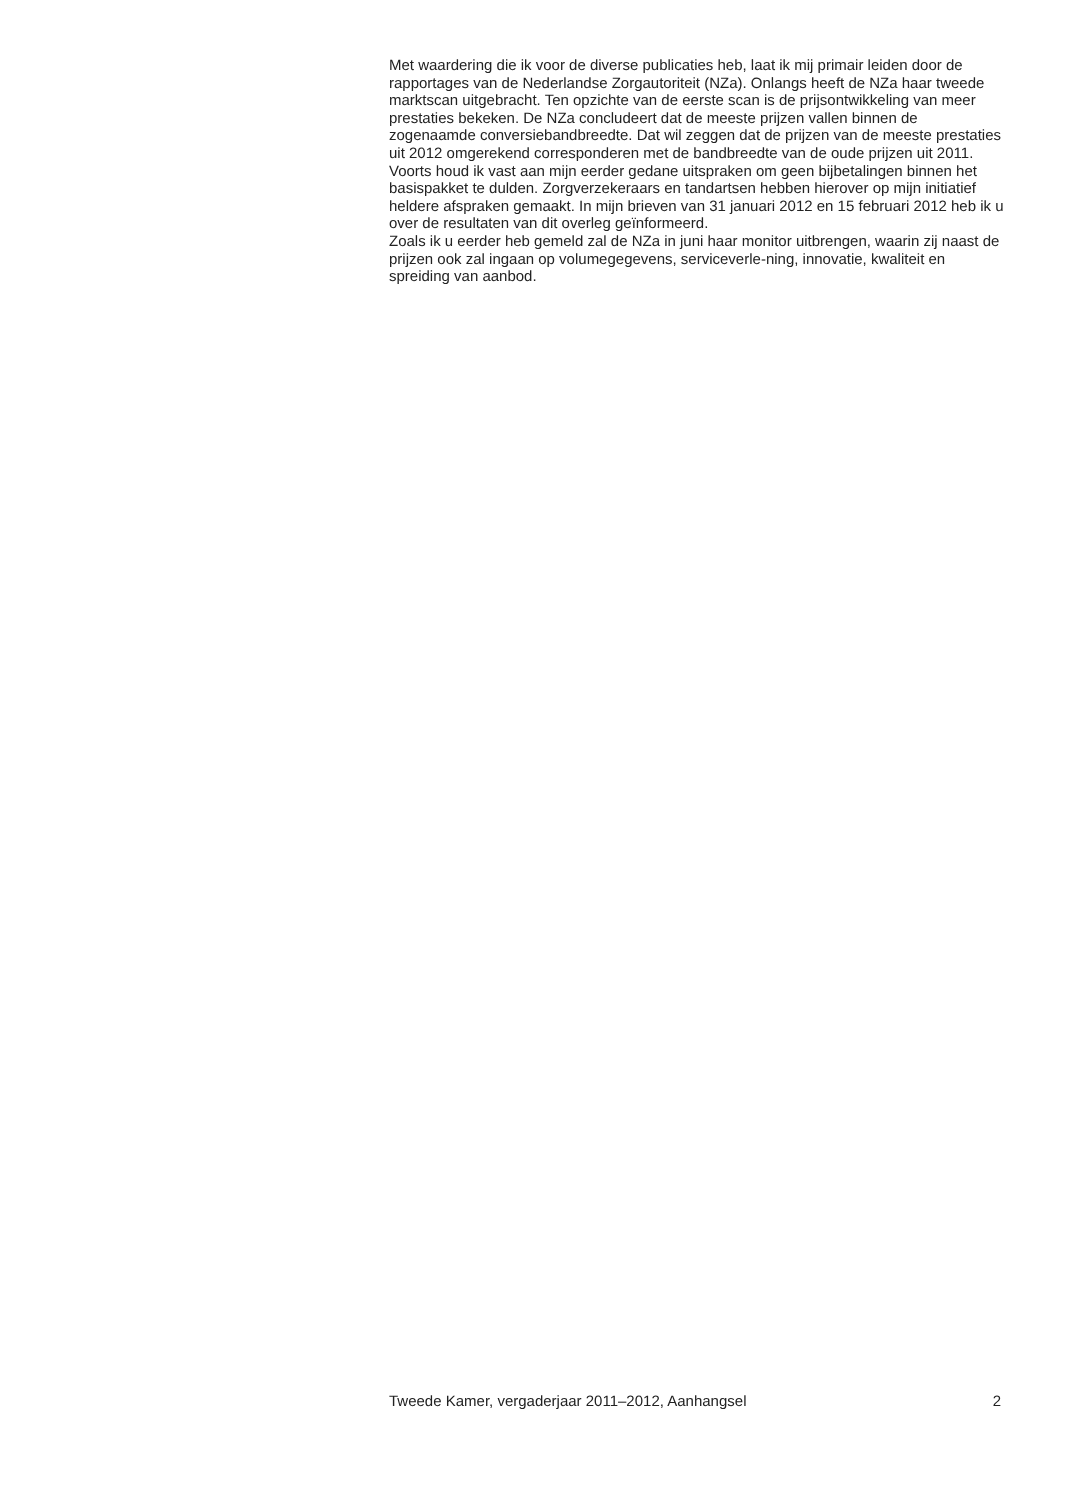Met waardering die ik voor de diverse publicaties heb, laat ik mij primair leiden door de rapportages van de Nederlandse Zorgautoriteit (NZa). Onlangs heeft de NZa haar tweede marktscan uitgebracht. Ten opzichte van de eerste scan is de prijsontwikkeling van meer prestaties bekeken. De NZa concludeert dat de meeste prijzen vallen binnen de zogenaamde conversiebandbreedte. Dat wil zeggen dat de prijzen van de meeste prestaties uit 2012 omgerekend corresponderen met de bandbreedte van de oude prijzen uit 2011.
Voorts houd ik vast aan mijn eerder gedane uitspraken om geen bijbetalingen binnen het basispakket te dulden. Zorgverzekeraars en tandartsen hebben hierover op mijn initiatief heldere afspraken gemaakt. In mijn brieven van 31 januari 2012 en 15 februari 2012 heb ik u over de resultaten van dit overleg geïnformeerd.
Zoals ik u eerder heb gemeld zal de NZa in juni haar monitor uitbrengen, waarin zij naast de prijzen ook zal ingaan op volumegegevens, serviceverle-ning, innovatie, kwaliteit en spreiding van aanbod.
Tweede Kamer, vergaderjaar 2011–2012, Aanhangsel 2